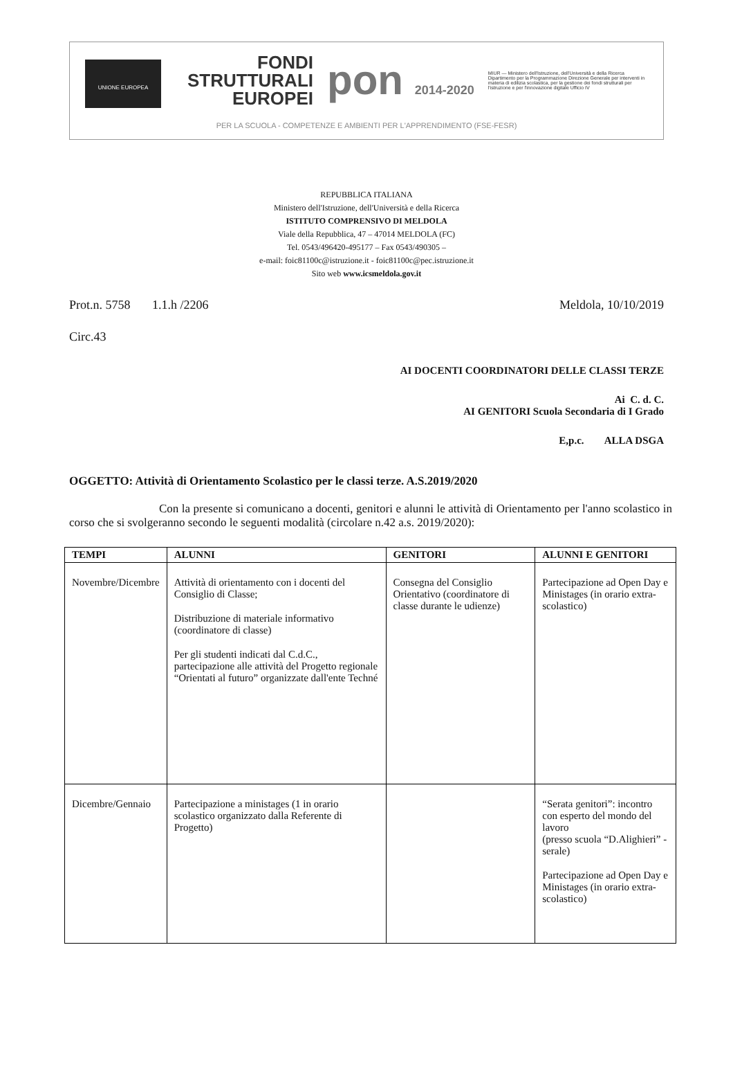UNIONE EUROPEA
FONDI
STRUTTURALI
EUROPEI
pon 2014-2020
MIUR — Ministero dell'Istruzione, dell'Università e della Ricerca Dipartimento per la Programmazione Direzione Generale per interventi in materia di edilizia scolastica, per la gestione dei fondi strutturali per l'istruzione e per l'innovazione digitale Ufficio IV
PER LA SCUOLA - COMPETENZE E AMBIENTI PER L'APPRENDIMENTO (FSE-FESR)
REPUBBLICA ITALIANA
Ministero dell'Istruzione, dell'Università e della Ricerca
ISTITUTO COMPRENSIVO DI MELDOLA
Viale della Repubblica, 47 – 47014 MELDOLA (FC)
Tel. 0543/496420-495177 – Fax 0543/490305 –
e-mail: foic81100c@istruzione.it - foic81100c@pec.istruzione.it
Sito web www.icsmeldola.gov.it
Prot.n. 5758 1.1.h /2206 Meldola, 10/10/2019
Circ.43
AI DOCENTI COORDINATORI DELLE CLASSI TERZE
Ai C. d. C.
AI GENITORI Scuola Secondaria di I Grado
E,p.c. ALLA DSGA
OGGETTO: Attività di Orientamento Scolastico per le classi terze. A.S.2019/2020
Con la presente si comunicano a docenti, genitori e alunni le attività di Orientamento per l'anno scolastico in corso che si svolgeranno secondo le seguenti modalità (circolare n.42 a.s. 2019/2020):
| TEMPI | ALUNNI | GENITORI | ALUNNI E GENITORI |
| --- | --- | --- | --- |
| Novembre/Dicembre | Attività di orientamento con i docenti del Consiglio di Classe; Distribuzione di materiale informativo (coordinatore di classe) Per gli studenti indicati dal C.d.C., partecipazione alle attività del Progetto regionale “Orientati al futuro” organizzate dall'ente Techné | Consegna del Consiglio Orientativo (coordinatore di classe durante le udienze) | Partecipazione ad Open Day e Ministages (in orario extra-scolastico) |
| Dicembre/Gennaio | Partecipazione a ministages (1 in orario scolastico organizzato dalla Referente di Progetto) | | “Serata genitori”: incontro con esperto del mondo del lavoro (presso scuola “D.Alighieri” -serale) Partecipazione ad Open Day e Ministages (in orario extra-scolastico) |